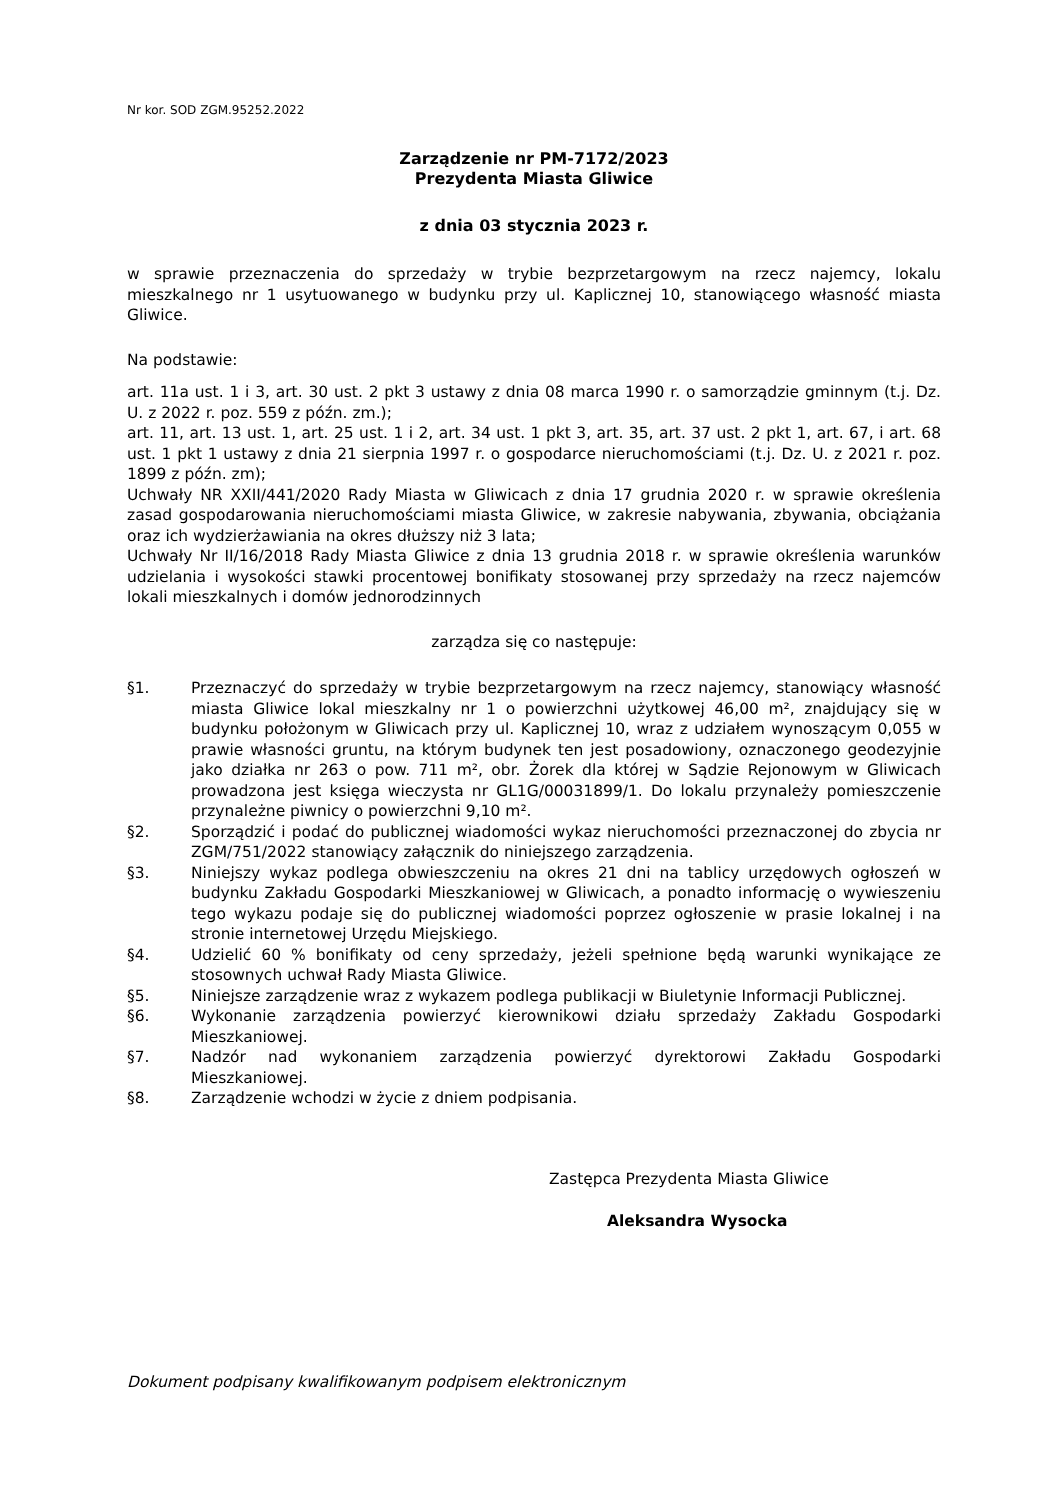Nr kor. SOD ZGM.95252.2022
Zarządzenie nr PM-7172/2023
Prezydenta Miasta Gliwice
z dnia 03 stycznia 2023 r.
w sprawie przeznaczenia do sprzedaży w trybie bezprzetargowym na rzecz najemcy, lokalu mieszkalnego nr 1 usytuowanego w budynku przy ul. Kaplicznej 10, stanowiącego własność miasta Gliwice.
Na podstawie:
art. 11a ust. 1 i 3, art. 30 ust. 2 pkt 3 ustawy z dnia 08 marca 1990 r. o samorządzie gminnym (t.j. Dz. U. z 2022 r. poz. 559 z późn. zm.);
art. 11, art. 13 ust. 1, art. 25 ust. 1 i 2, art. 34 ust. 1 pkt 3, art. 35, art. 37 ust. 2 pkt 1, art. 67, i art. 68 ust. 1 pkt 1 ustawy z dnia 21 sierpnia 1997 r. o gospodarce nieruchomościami (t.j. Dz. U. z 2021 r. poz. 1899 z późn. zm);
Uchwały NR XXII/441/2020 Rady Miasta w Gliwicach z dnia 17 grudnia 2020 r. w sprawie określenia zasad gospodarowania nieruchomościami miasta Gliwice, w zakresie nabywania, zbywania, obciążania oraz ich wydzierżawiania na okres dłuższy niż 3 lata;
Uchwały Nr II/16/2018 Rady Miasta Gliwice z dnia 13 grudnia 2018 r. w sprawie określenia warunków udzielania i wysokości stawki procentowej bonifikaty stosowanej przy sprzedaży na rzecz najemców lokali mieszkalnych i domów jednorodzinnych
zarządza się co następuje:
§1. Przeznaczyć do sprzedaży w trybie bezprzetargowym na rzecz najemcy, stanowiący własność miasta Gliwice lokal mieszkalny nr 1 o powierzchni użytkowej 46,00 m², znajdujący się w budynku położonym w Gliwicach przy ul. Kaplicznej 10, wraz z udziałem wynoszącym 0,055 w prawie własności gruntu, na którym budynek ten jest posadowiony, oznaczonego geodezyjnie jako działka nr 263 o pow. 711 m², obr. Żorek dla której w Sądzie Rejonowym w Gliwicach prowadzona jest księga wieczysta nr GL1G/00031899/1. Do lokalu przynależy pomieszczenie przynależne piwnicy o powierzchni 9,10 m².
§2. Sporządzić i podać do publicznej wiadomości wykaz nieruchomości przeznaczonej do zbycia nr ZGM/751/2022 stanowiący załącznik do niniejszego zarządzenia.
§3. Niniejszy wykaz podlega obwieszczeniu na okres 21 dni na tablicy urzędowych ogłoszeń w budynku Zakładu Gospodarki Mieszkaniowej w Gliwicach, a ponadto informację o wywieszeniu tego wykazu podaje się do publicznej wiadomości poprzez ogłoszenie w prasie lokalnej i na stronie internetowej Urzędu Miejskiego.
§4. Udzielić 60 % bonifikaty od ceny sprzedaży, jeżeli spełnione będą warunki wynikające ze stosownych uchwał Rady Miasta Gliwice.
§5. Niniejsze zarządzenie wraz z wykazem podlega publikacji w Biuletynie Informacji Publicznej.
§6. Wykonanie zarządzenia powierzyć kierownikowi działu sprzedaży Zakładu Gospodarki Mieszkaniowej.
§7. Nadzór nad wykonaniem zarządzenia powierzyć dyrektorowi Zakładu Gospodarki Mieszkaniowej.
§8. Zarządzenie wchodzi w życie z dniem podpisania.
Zastępca Prezydenta Miasta Gliwice
Aleksandra Wysocka
Dokument podpisany kwalifikowanym podpisem elektronicznym